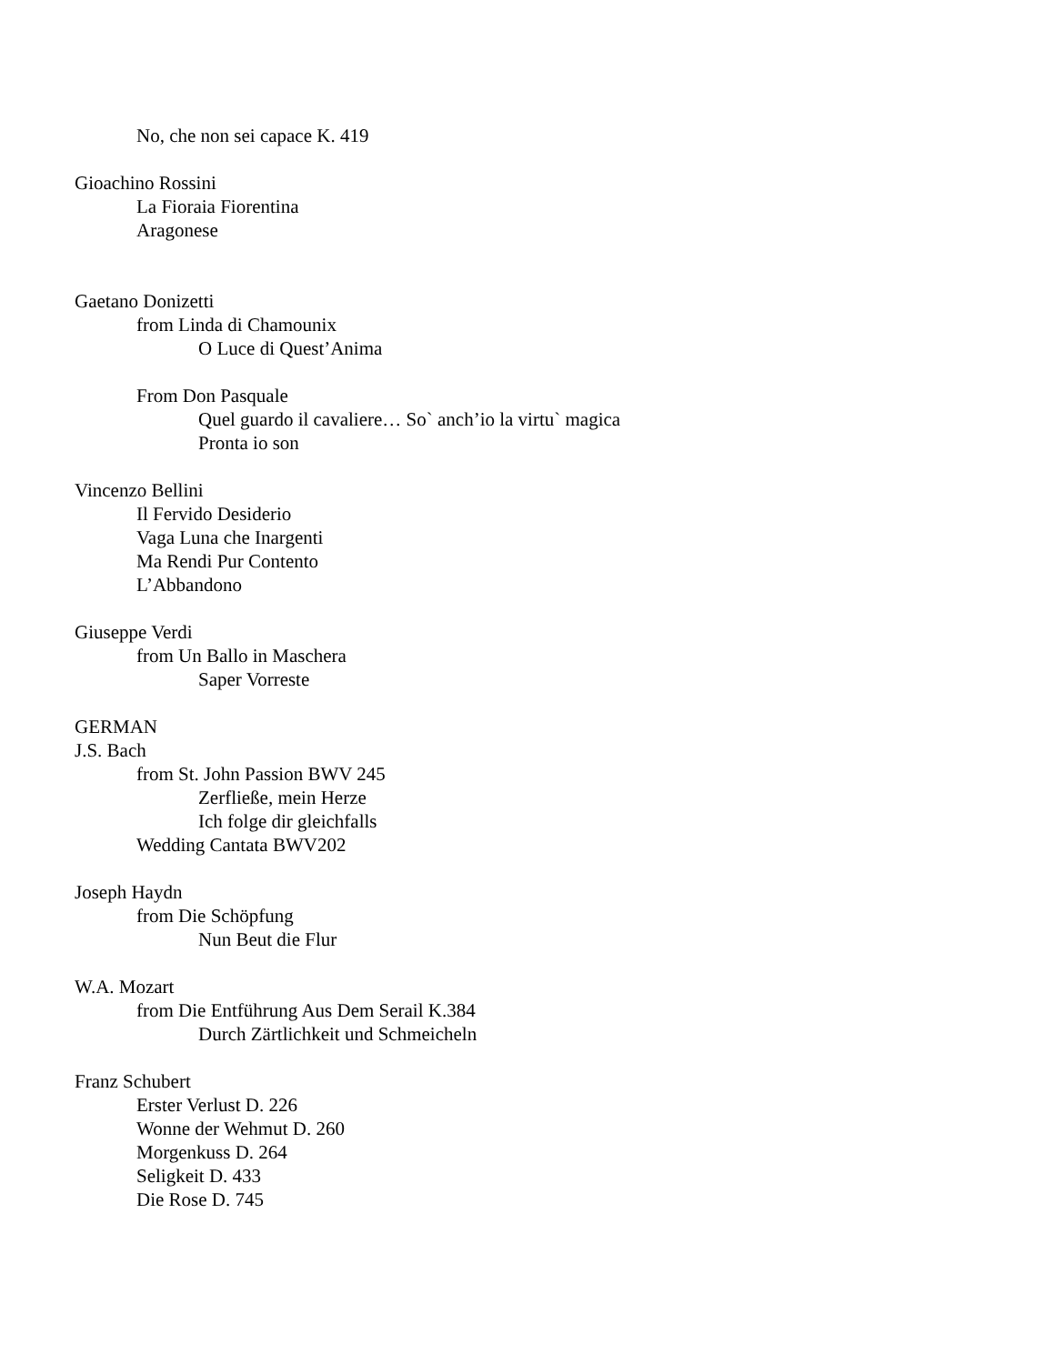No, che non sei capace K. 419
Gioachino Rossini
La Fioraia Fiorentina
Aragonese
Gaetano Donizetti
from Linda di Chamounix
O Luce di Quest’Anima
From Don Pasquale
Quel guardo il cavaliere… So` anch’io la virtu` magica
Pronta io son
Vincenzo Bellini
Il Fervido Desiderio
Vaga Luna che Inargenti
Ma Rendi Pur Contento
L’Abbandono
Giuseppe Verdi
from Un Ballo in Maschera
Saper Vorreste
GERMAN
J.S. Bach
from St. John Passion BWV 245
Zerfließe, mein Herze
Ich folge dir gleichfalls
Wedding Cantata BWV202
Joseph Haydn
from Die Schöpfung
Nun Beut die Flur
W.A. Mozart
from Die Entführung Aus Dem Serail K.384
Durch Zärtlichkeit und Schmeicheln
Franz Schubert
Erster Verlust D. 226
Wonne der Wehmut D. 260
Morgenkuss D. 264
Seligkeit D. 433
Die Rose D. 745